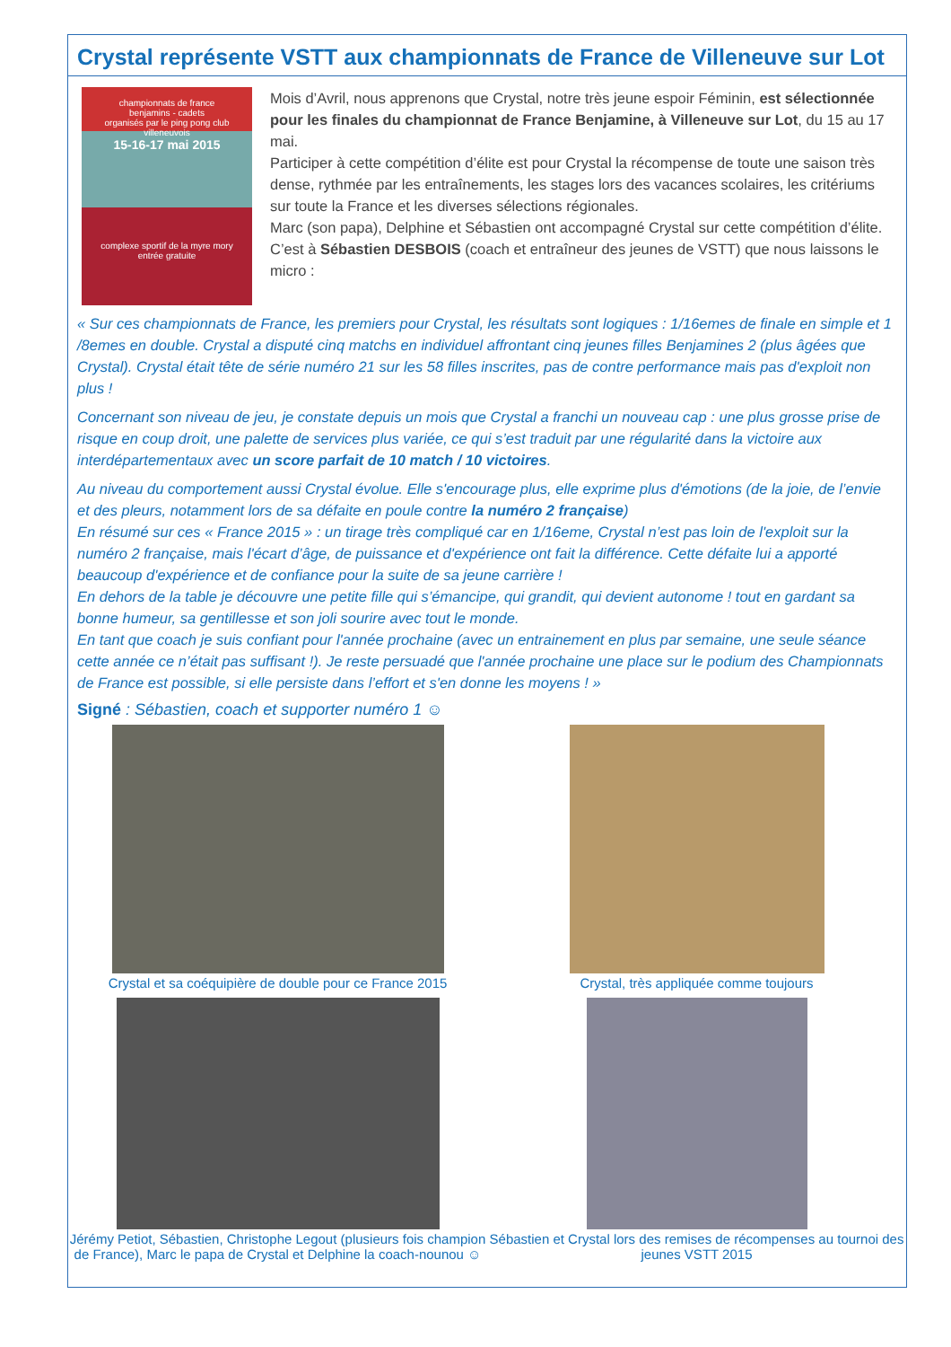Crystal représente VSTT aux championnats de France de Villeneuve sur Lot
championnats de france
benjamins - cadets
organisés par le ping pong club villeneuvois
15-16-17 mai 2015
complexe sportif de la myre mory
entrée gratuite
Mois d’Avril, nous apprenons que Crystal, notre très jeune espoir Féminin, est sélectionnée pour les finales du championnat de France Benjamine, à Villeneuve sur Lot, du 15 au 17 mai.
Participer à cette compétition d’élite est pour Crystal la récompense de toute une saison très dense, rythmée par les entraînements, les stages lors des vacances scolaires, les critériums sur toute la France et les diverses sélections régionales.
Marc (son papa), Delphine et Sébastien ont accompagné Crystal sur cette compétition d’élite.
C’est à Sébastien DESBOIS (coach et entraîneur des jeunes de VSTT) que nous laissons le micro :
« Sur ces championnats de France, les premiers pour Crystal, les résultats sont logiques : 1/16emes de finale en simple et 1 /8emes en double. Crystal a disputé cinq matchs en individuel affrontant cinq jeunes filles Benjamines 2 (plus âgées que Crystal). Crystal était tête de série numéro 21 sur les 58 filles inscrites, pas de contre performance mais pas d'exploit non plus !
Concernant son niveau de jeu, je constate depuis un mois que Crystal a franchi un nouveau cap : une plus grosse prise de risque en coup droit, une palette de services plus variée, ce qui s’est traduit par une régularité dans la victoire aux interdépartementaux avec un score parfait de 10 match / 10 victoires.
Au niveau du comportement aussi Crystal évolue. Elle s'encourage plus, elle exprime plus d'émotions (de la joie, de l’envie et des pleurs, notamment lors de sa défaite en poule contre la numéro 2 française)
En résumé sur ces « France 2015 » : un tirage très compliqué car en 1/16eme, Crystal n’est pas loin de l'exploit sur la numéro 2 française, mais l'écart d’âge, de puissance et d'expérience ont fait la différence. Cette défaite lui a apporté beaucoup d'expérience et de confiance pour la suite de sa jeune carrière !
En dehors de la table je découvre une petite fille qui s’émancipe, qui grandit, qui devient autonome ! tout en gardant sa bonne humeur, sa gentillesse et son joli sourire avec tout le monde.
En tant que coach je suis confiant pour l'année prochaine (avec un entrainement en plus par semaine, une seule séance cette année ce n’était pas suffisant !). Je reste persuadé que l'année prochaine une place sur le podium des Championnats de France est possible, si elle persiste dans l’effort et s'en donne les moyens ! »
Signé : Sébastien, coach et supporter numéro 1 ☺
Crystal et sa coéquipière de double pour ce France 2015
Crystal, très appliquée comme toujours
Jérémy Petiot, Sébastien, Christophe Legout (plusieurs fois champion de France), Marc le papa de Crystal et Delphine la coach-nounou ☺
Sébastien et Crystal lors des remises de récompenses au tournoi des jeunes VSTT 2015